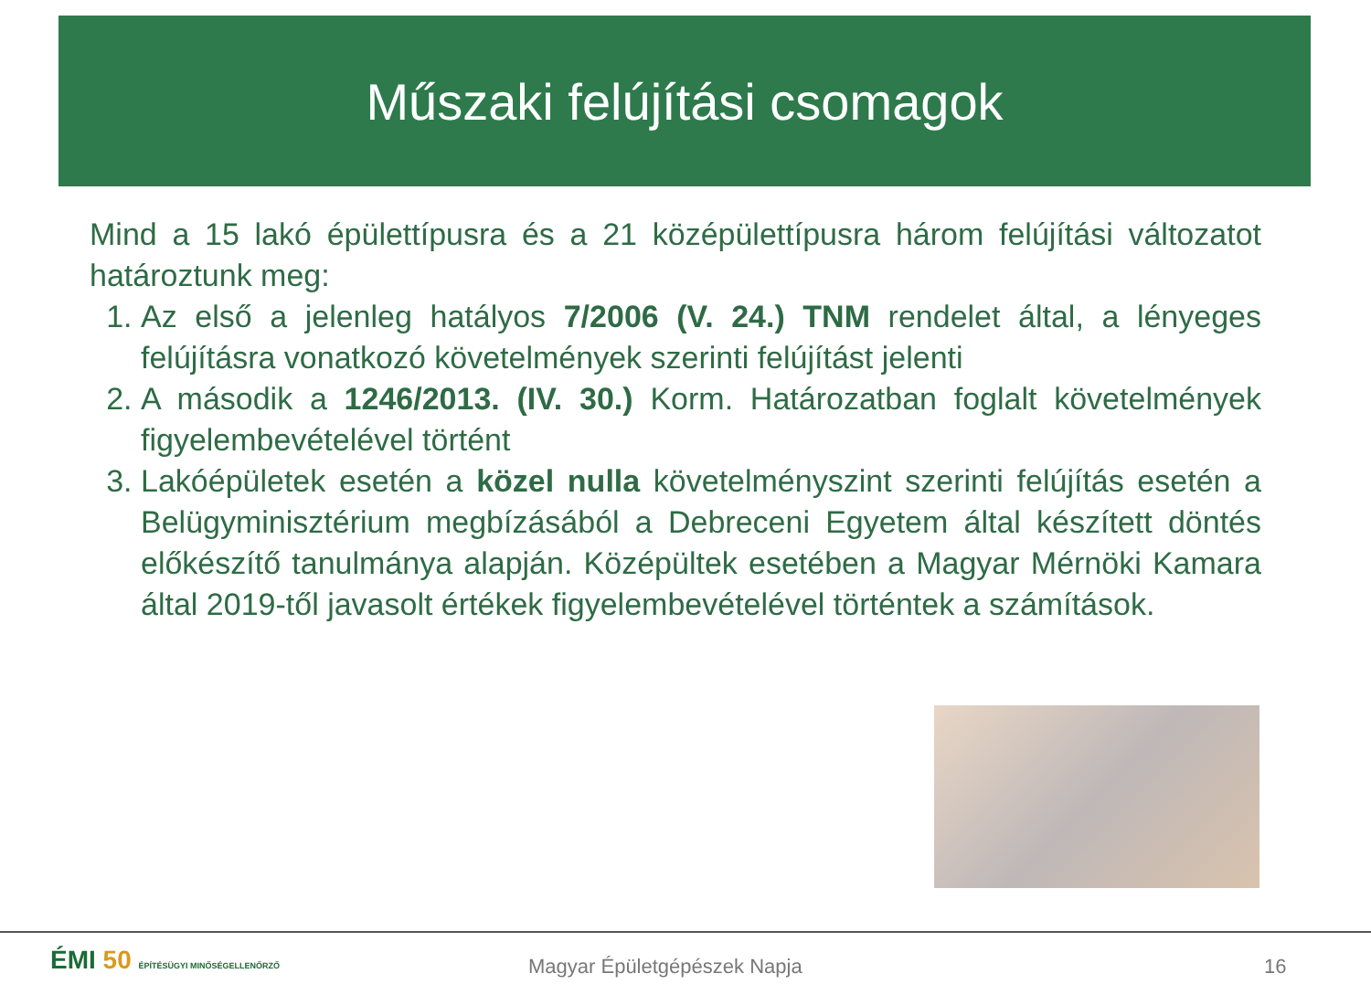Műszaki felújítási csomagok
Mind a 15 lakó épülettípusra és a 21 középülettípusra három felújítási változatot határoztunk meg:
1. Az első a jelenleg hatályos 7/2006 (V. 24.) TNM rendelet által, a lényeges felújításra vonatkozó követelmények szerinti felújítást jelenti
2. A második a 1246/2013. (IV. 30.) Korm. Határozatban foglalt követelmények figyelembevételével történt
3. Lakóépületek esetén a közel nulla követelményszint szerinti felújítás esetén a Belügyminisztérium megbízásából a Debreceni Egyetem által készített döntés előkészítő tanulmánya alapján. Középültek esetében a Magyar Mérnöki Kamara által 2019-től javasolt értékek figyelembevételével történtek a számítások.
ÉMI 50 ÉPÍTÉSÜGYI MINŐSÉGELLENŐRZŐ
Magyar Épületgépészek Napja 16